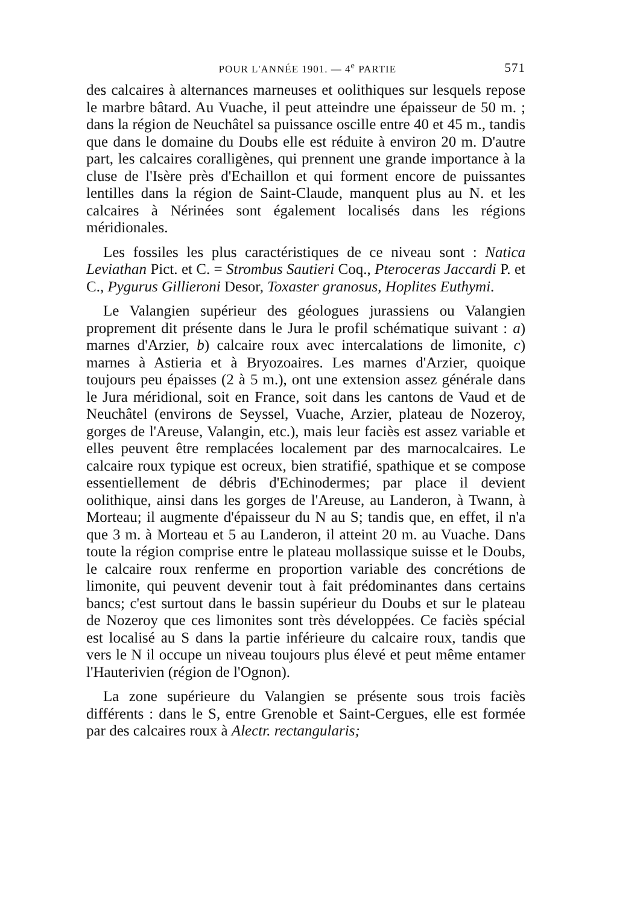POUR L'ANNÉE 1901. — 4<sup>e</sup> PARTIE 571
des calcaires à alternances marneuses et oolithiques sur lesquels repose le marbre bâtard. Au Vuache, il peut atteindre une épaisseur de 50 m. ; dans la région de Neuchâtel sa puissance oscille entre 40 et 45 m., tandis que dans le domaine du Doubs elle est réduite à environ 20 m. D'autre part, les calcaires coralligènes, qui prennent une grande importance à la cluse de l'Isère près d'Echaillon et qui forment encore de puissantes lentilles dans la région de Saint-Claude, manquent plus au N. et les calcaires à Nérinées sont également localisés dans les régions méridionales.
Les fossiles les plus caractéristiques de ce niveau sont : Natica Leviathan Pict. et C. = Strombus Sautieri Coq., Pteroceras Jaccardi P. et C., Pygurus Gillieroni Desor, Toxaster granosus, Hoplites Euthymi.
Le Valangien supérieur des géologues jurassiens ou Valangien proprement dit présente dans le Jura le profil schématique suivant : a) marnes d'Arzier, b) calcaire roux avec intercalations de limonite, c) marnes à Astieria et à Bryozoaires. Les marnes d'Arzier, quoique toujours peu épaisses (2 à 5 m.), ont une extension assez générale dans le Jura méridional, soit en France, soit dans les cantons de Vaud et de Neuchâtel (environs de Seyssel, Vuache, Arzier, plateau de Nozeroy, gorges de l'Areuse, Valangin, etc.), mais leur faciès est assez variable et elles peuvent être remplacées localement par des marnocalcaires. Le calcaire roux typique est ocreux, bien stratifié, spathique et se compose essentiellement de débris d'Echinodermes; par place il devient oolithique, ainsi dans les gorges de l'Areuse, au Landeron, à Twann, à Morteau; il augmente d'épaisseur du N au S; tandis que, en effet, il n'a que 3 m. à Morteau et 5 au Landeron, il atteint 20 m. au Vuache. Dans toute la région comprise entre le plateau mollassique suisse et le Doubs, le calcaire roux renferme en proportion variable des concrétions de limonite, qui peuvent devenir tout à fait prédominantes dans certains bancs; c'est surtout dans le bassin supérieur du Doubs et sur le plateau de Nozeroy que ces limonites sont très développées. Ce faciès spécial est localisé au S dans la partie inférieure du calcaire roux, tandis que vers le N il occupe un niveau toujours plus élevé et peut même entamer l'Hauterivien (région de l'Ognon).
La zone supérieure du Valangien se présente sous trois faciès différents : dans le S, entre Grenoble et Saint-Cergues, elle est formée par des calcaires roux à Alectr. rectangularis;